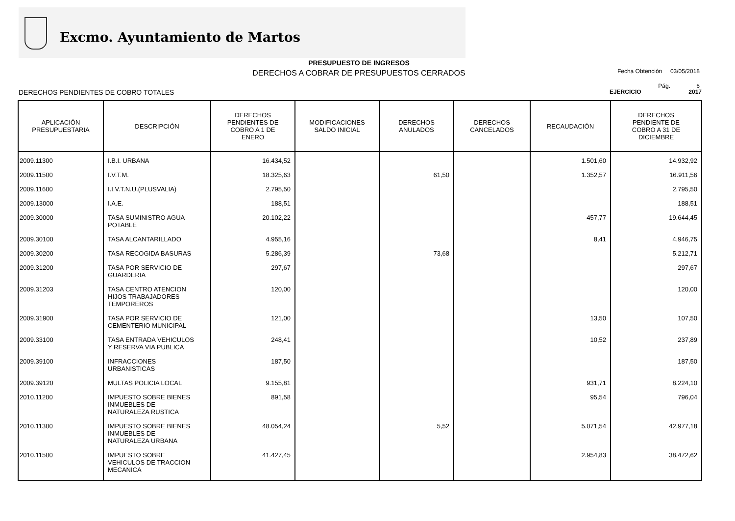Excmo. Ayuntamiento de Martos
PRESUPUESTO DE INGRESOS
DERECHOS A COBRAR DE PRESUPUESTOS CERRADOS
Fecha Obtención 03/05/2018
Pág. 6
DERECHOS PENDIENTES DE COBRO TOTALES EJERCICIO 2017
| APLICACIÓN PRESUPUESTARIA | DESCRIPCIÓN | DERECHOS PENDIENTES DE COBRO A 1 DE ENERO | MODIFICACIONES SALDO INICIAL | DERECHOS ANULADOS | DERECHOS CANCELADOS | RECAUDACIÓN | DERECHOS PENDIENTE DE COBRO A 31 DE DICIEMBRE |
| --- | --- | --- | --- | --- | --- | --- | --- |
| 2009.11300 | I.B.I. URBANA | 16.434,52 | | | | 1.501,60 | 14.932,92 |
| 2009.11500 | I.V.T.M. | 18.325,63 | | 61,50 | | 1.352,57 | 16.911,56 |
| 2009.11600 | I.I.V.T.N.U.(PLUSVALIA) | 2.795,50 | | | | | 2.795,50 |
| 2009.13000 | I.A.E. | 188,51 | | | | | 188,51 |
| 2009.30000 | TASA SUMINISTRO AGUA POTABLE | 20.102,22 | | | | 457,77 | 19.644,45 |
| 2009.30100 | TASA ALCANTARILLADO | 4.955,16 | | | | 8,41 | 4.946,75 |
| 2009.30200 | TASA RECOGIDA BASURAS | 5.286,39 | | 73,68 | | | 5.212,71 |
| 2009.31200 | TASA POR SERVICIO DE GUARDERIA | 297,67 | | | | | 297,67 |
| 2009.31203 | TASA CENTRO ATENCION HIJOS TRABAJADORES TEMPOREROS | 120,00 | | | | | 120,00 |
| 2009.31900 | TASA POR SERVICIO DE CEMENTERIO MUNICIPAL | 121,00 | | | | 13,50 | 107,50 |
| 2009.33100 | TASA ENTRADA VEHICULOS Y RESERVA VIA PUBLICA | 248,41 | | | | 10,52 | 237,89 |
| 2009.39100 | INFRACCIONES URBANISTICAS | 187,50 | | | | | 187,50 |
| 2009.39120 | MULTAS POLICIA LOCAL | 9.155,81 | | | | 931,71 | 8.224,10 |
| 2010.11200 | IMPUESTO SOBRE BIENES INMUEBLES DE NATURALEZA RUSTICA | 891,58 | | | | 95,54 | 796,04 |
| 2010.11300 | IMPUESTO SOBRE BIENES INMUEBLES DE NATURALEZA URBANA | 48.054,24 | | 5,52 | | 5.071,54 | 42.977,18 |
| 2010.11500 | IMPUESTO SOBRE VEHICULOS DE TRACCION MECANICA | 41.427,45 | | | | 2.954,83 | 38.472,62 |